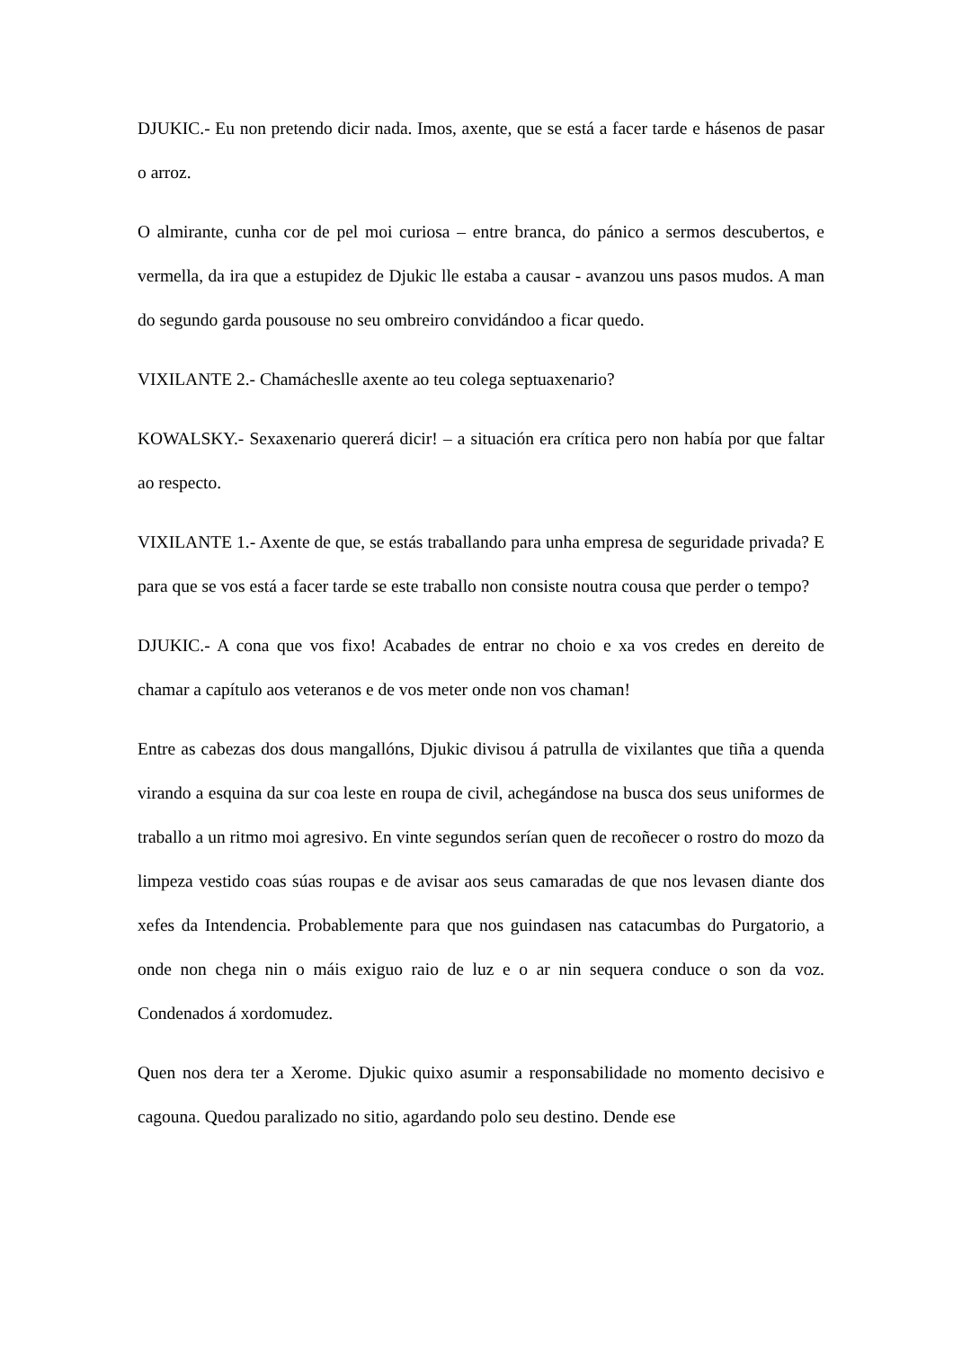DJUKIC.- Eu non pretendo dicir nada. Imos, axente, que se está a facer tarde e hásenos de pasar o arroz.
O almirante, cunha cor de pel moi curiosa – entre branca, do pánico a sermos descubertos, e vermella, da ira que a estupidez de Djukic lle estaba a causar - avanzou uns pasos mudos. A man do segundo garda pousouse no seu ombreiro convidándoo a ficar quedo.
VIXILANTE 2.- Chamácheslle axente ao teu colega septuaxenario?
KOWALSKY.- Sexaxenario quererá dicir! – a situación era crítica pero non había por que faltar ao respecto.
VIXILANTE 1.- Axente de que, se estás traballando para unha empresa de seguridade privada? E para que se vos está a facer tarde se este traballo non consiste noutra cousa que perder o tempo?
DJUKIC.- A cona que vos fixo! Acabades de entrar no choio e xa vos credes en dereito de chamar a capítulo aos veteranos e de vos meter onde non vos chaman!
Entre as cabezas dos dous mangallóns, Djukic divisou á patrulla de vixilantes que tiña a quenda virando a esquina da sur coa leste en roupa de civil, achegándose na busca dos seus uniformes de traballo a un ritmo moi agresivo. En vinte segundos serían quen de recoñecer o rostro do mozo da limpeza vestido coas súas roupas e de avisar aos seus camaradas de que nos levasen diante dos xefes da Intendencia. Probablemente para que nos guindasen nas catacumbas do Purgatorio, a onde non chega nin o máis exiguo raio de luz e o ar nin sequera conduce o son da voz. Condenados á xordomudez.
Quen nos dera ter a Xerome. Djukic quixo asumir a responsabilidade no momento decisivo e cagouna. Quedou paralizado no sitio, agardando polo seu destino. Dende ese